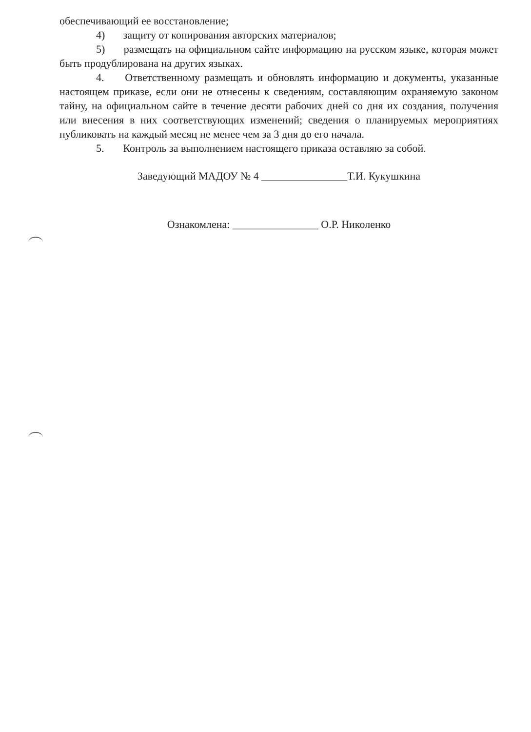обеспечивающий ее восстановление;
4) защиту от копирования авторских материалов;
5) размещать на официальном сайте информацию на русском языке, которая может быть продублирована на других языках.
4. Ответственному размещать и обновлять информацию и документы, указанные настоящем приказе, если они не отнесены к сведениям, составляющим охраняемую законом тайну, на официальном сайте в течение десяти рабочих дней со дня их создания, получения или внесения в них соответствующих изменений; сведения о планируемых мероприятиях публиковать на каждый месяц не менее чем за 3 дня до его начала.
5. Контроль за выполнением настоящего приказа оставляю за собой.
Заведующий МАДОУ № 4 ________________Т.И. Кукушкина
Ознакомлена: ________________ О.Р. Николенко